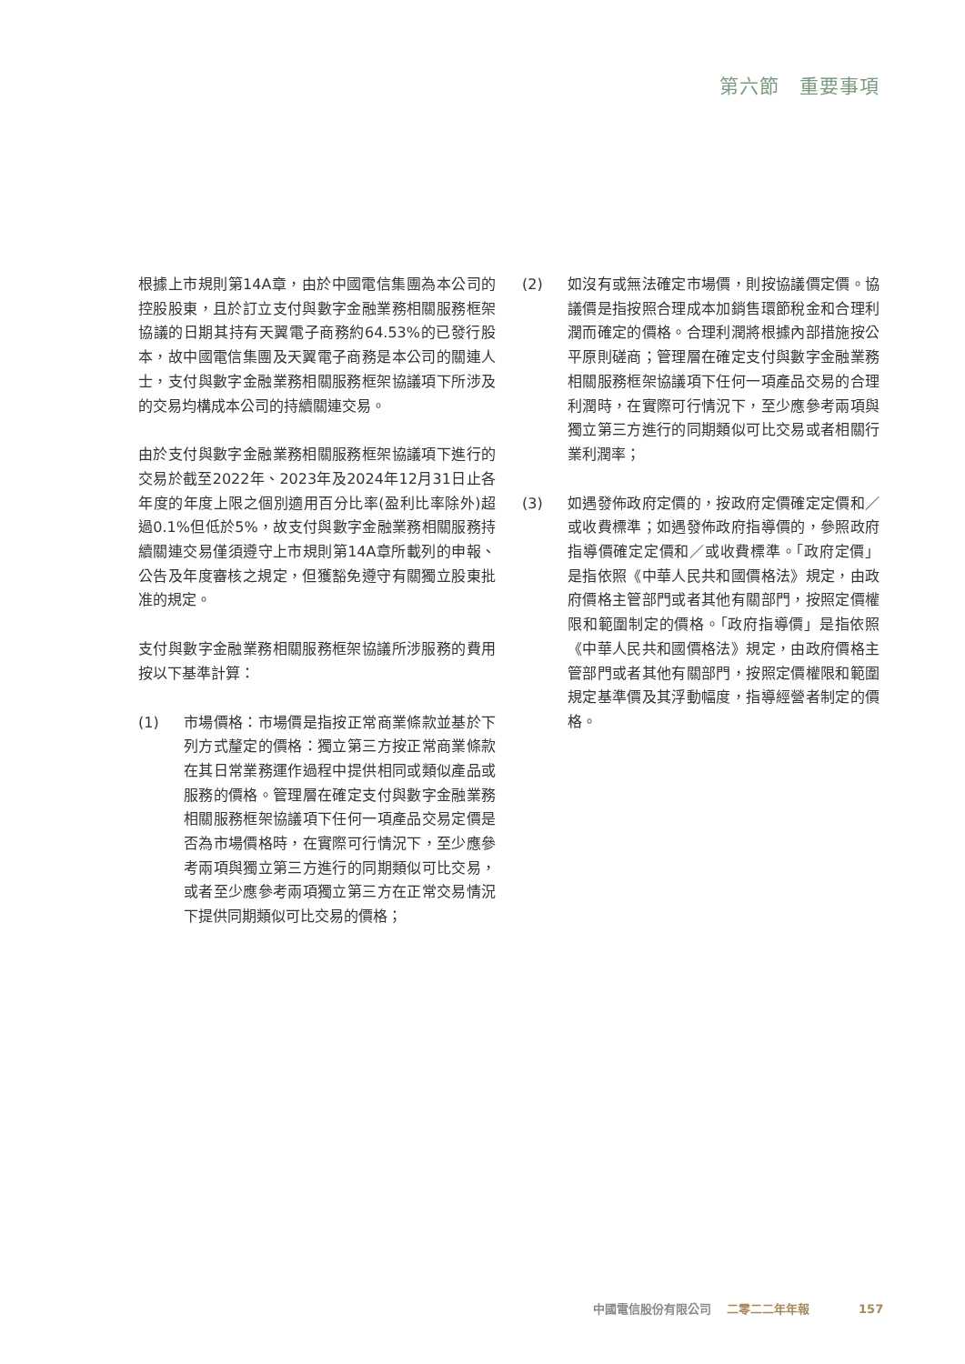第六節　重要事項
根據上市規則第14A章，由於中國電信集團為本公司的控股股東，且於訂立支付與數字金融業務相關服務框架協議的日期其持有天翼電子商務約64.53%的已發行股本，故中國電信集團及天翼電子商務是本公司的關連人士，支付與數字金融業務相關服務框架協議項下所涉及的交易均構成本公司的持續關連交易。
由於支付與數字金融業務相關服務框架協議項下進行的交易於截至2022年、2023年及2024年12月31日止各年度的年度上限之個別適用百分比率(盈利比率除外)超過0.1%但低於5%，故支付與數字金融業務相關服務持續關連交易僅須遵守上市規則第14A章所載列的申報、公告及年度審核之規定，但獲豁免遵守有關獨立股東批准的規定。
支付與數字金融業務相關服務框架協議所涉服務的費用按以下基準計算：
(1) 市場價格：市場價是指按正常商業條款並基於下列方式釐定的價格：獨立第三方按正常商業條款在其日常業務運作過程中提供相同或類似產品或服務的價格。管理層在確定支付與數字金融業務相關服務框架協議項下任何一項產品交易定價是否為市場價格時，在實際可行情況下，至少應參考兩項與獨立第三方進行的同期類似可比交易，或者至少應參考兩項獨立第三方在正常交易情況下提供同期類似可比交易的價格；
(2) 如沒有或無法確定市場價，則按協議價定價。協議價是指按照合理成本加銷售環節稅金和合理利潤而確定的價格。合理利潤將根據內部措施按公平原則磋商；管理層在確定支付與數字金融業務相關服務框架協議項下任何一項產品交易的合理利潤時，在實際可行情況下，至少應參考兩項與獨立第三方進行的同期類似可比交易或者相關行業利潤率；
(3) 如遇發佈政府定價的，按政府定價確定定價和／或收費標準；如遇發佈政府指導價的，參照政府指導價確定定價和／或收費標準。「政府定價」是指依照《中華人民共和國價格法》規定，由政府價格主管部門或者其他有關部門，按照定價權限和範圍制定的價格。「政府指導價」是指依照《中華人民共和國價格法》規定，由政府價格主管部門或者其他有關部門，按照定價權限和範圍規定基準價及其浮動幅度，指導經營者制定的價格。
中國電信股份有限公司 二零二二年年報 157